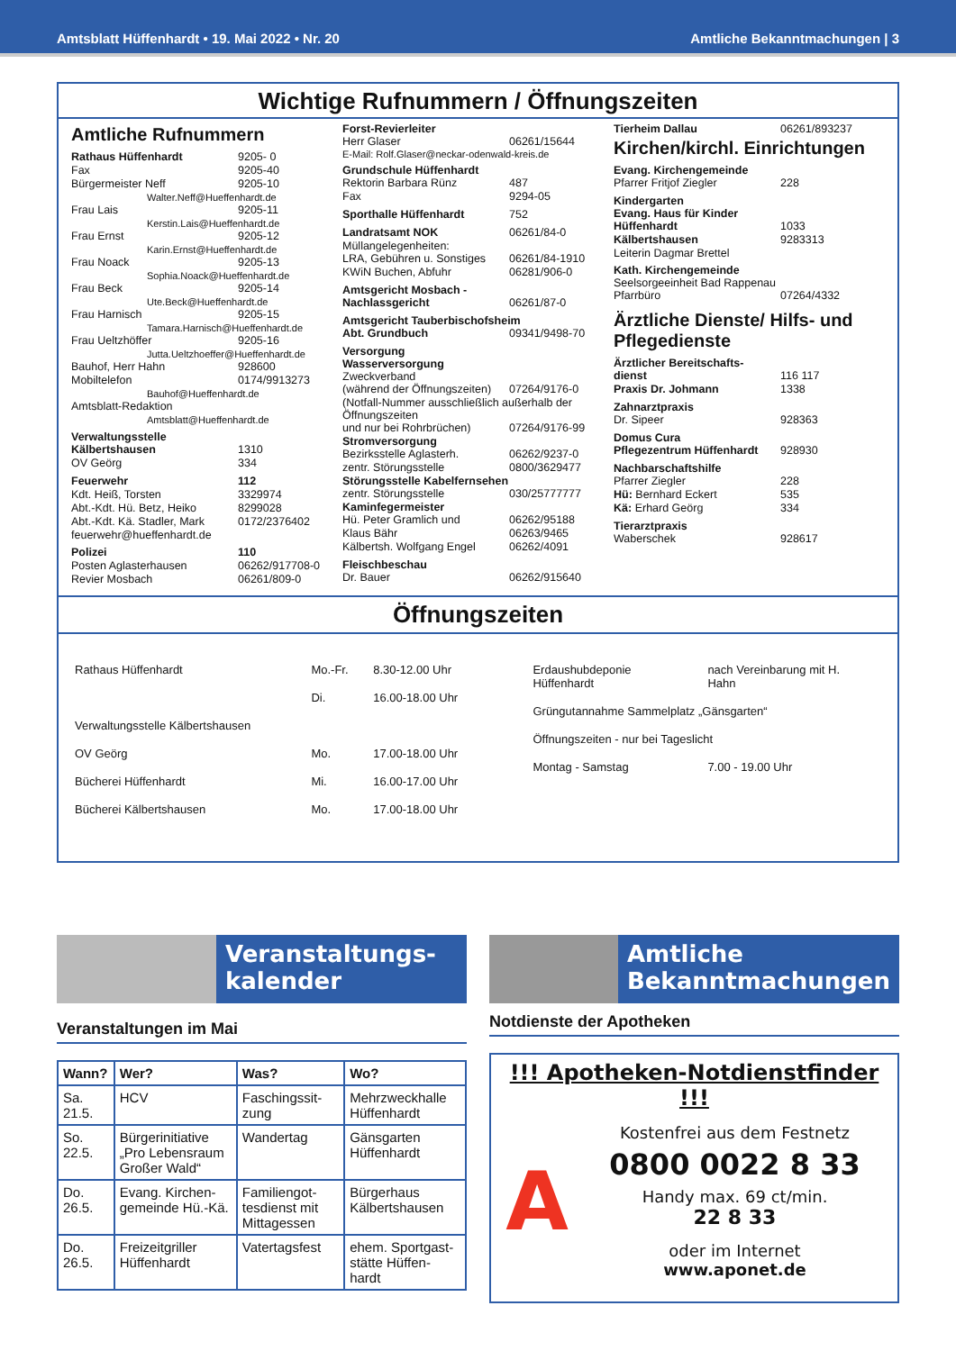Amtsblatt Hüffenhardt • 19. Mai 2022 • Nr. 20 Amtliche Bekanntmachungen | 3
Wichtige Rufnummern / Öffnungszeiten
Amtliche Rufnummern
Rathaus Hüffenhardt 9205- 0
Fax 9205-40
Bürgermeister Neff 9205-10
Walter.Neff@Hueffenhardt.de
Frau Lais 9205-11
Kerstin.Lais@Hueffenhardt.de
Frau Ernst 9205-12
Karin.Ernst@Hueffenhardt.de
Frau Noack 9205-13
Sophia.Noack@Hueffenhardt.de
Frau Beck 9205-14
Ute.Beck@Hueffenhardt.de
Frau Harnisch 9205-15
Tamara.Harnisch@Hueffenhardt.de
Frau Ueltzhöffer 9205-16
Jutta.Ueltzhoeffer@Hueffenhardt.de
Bauhof, Herr Hahn 928600
Mobiltelefon 0174/9913273
Bauhof@Hueffenhardt.de
Amtsblatt-Redaktion
Amtsblatt@Hueffenhardt.de
Verwaltungsstelle
Kälbertshausen 1310
OV Geörg 334
Feuerwehr 112
Kdt. Heiß, Torsten 3329974
Abt.-Kdt. Hü. Betz, Heiko 8299028
Abt.-Kdt. Kä. Stadler, Mark 0172/2376402
feuerwehr@hueffenhardt.de
Polizei 110
Posten Aglasterhausen 06262/917708-0
Revier Mosbach 06261/809-0
Forst-Revierleiter
Herr Glaser 06261/15644
E-Mail: Rolf.Glaser@neckar-odenwald-kreis.de
Grundschule Hüffenhardt
Rektorin Barbara Rünz 487
Fax 9294-05
Sporthalle Hüffenhardt 752
Landratsamt NOK 06261/84-0
Müllangelegenheiten:
LRA, Gebühren u. Sonstiges 06261/84-1910
KWiN Buchen, Abfuhr 06281/906-0
Amtsgericht Mosbach -
Nachlassgericht 06261/87-0
Amtsgericht Tauberbischofsheim
Abt. Grundbuch 09341/9498-70
Versorgung
Wasserversorgung
Zweckverband
(während der Öffnungszeiten) 07264/9176-0
(Notfall-Nummer ausschließlich außerhalb der Öffnungszeiten
und nur bei Rohrbrüchen) 07264/9176-99
Stromversorgung
Bezirksstelle Aglasterh. 06262/9237-0
zentr. Störungsstelle 0800/3629477
Störungsstelle Kabelfernsehen
zentr. Störungsstelle 030/25777777
Kaminfegermeister
Hü. Peter Gramlich und 06262/95188
Klaus Bähr 06263/9465
Kälbertsh. Wolfgang Engel 06262/4091
Fleischbeschau
Dr. Bauer 06262/915640
Tierheim Dallau 06261/893237
Kirchen/kirchl. Einrichtungen
Evang. Kirchengemeinde
Pfarrer Fritjof Ziegler 228
Kindergarten
Evang. Haus für Kinder
Hüffenhardt 1033
Kälbertshausen 9283313
Leiterin Dagmar Brettel
Kath. Kirchengemeinde
Seelsorgeeinheit Bad Rappenau
Pfarrbüro 07264/4332
Ärztliche Dienste/ Hilfs- und Pflegedienste
Ärztlicher Bereitschafts-
dienst 116 117
Praxis Dr. Johmann 1338
Zahnarztpraxis
Dr. Sipeer 928363
Domus Cura
Pflegezentrum Hüffenhardt 928930
Nachbarschaftshilfe
Pfarrer Ziegler 228
Hü: Bernhard Eckert 535
Kä: Erhard Geörg 334
Tierarztpraxis
Waberschek 928617
Öffnungszeiten
| Rathaus Hüffenhardt | Mo.-Fr. | 8.30-12.00 Uhr |
| | Di. | 16.00-18.00 Uhr |
| Verwaltungsstelle Kälbertshausen | | |
| OV Geörg | Mo. | 17.00-18.00 Uhr |
| Bücherei Hüffenhardt | Mi. | 16.00-17.00 Uhr |
| Bücherei Kälbertshausen | Mo. | 17.00-18.00 Uhr |
| Erdaushubdeponie Hüffenhardt | nach Vereinbarung mit H. Hahn |
| Grüngutannahme Sammelplatz „Gänsgarten“ | |
| Öffnungszeiten - nur bei Tageslicht | |
| Montag - Samstag | 7.00 - 19.00 Uhr |
Veranstaltungs-
kalender
Veranstaltungen im Mai
| Wann? | Wer? | Was? | Wo? |
| --- | --- | --- | --- |
| Sa. 21.5. | HCV | Faschingssit-zung | Mehrzweckhalle Hüffenhardt |
| So. 22.5. | Bürgerinitiative „Pro Lebensraum Großer Wald“ | Wandertag | Gänsgarten Hüffenhardt |
| Do. 26.5. | Evang. Kirchen-gemeinde Hü.-Kä. | Familiengot-tesdienst mit Mittagessen | Bürgerhaus Kälbertshausen |
| Do. 26.5. | Freizeitgriller Hüffenhardt | Vatertagsfest | ehem. Sportgast-stätte Hüffen-hardt |
Amtliche
Bekanntmachungen
Notdienste der Apotheken
!!! Apotheken-Notdienstfinder !!!
A
Kostenfrei aus dem Festnetz
0800 0022 8 33
Handy max. 69 ct/min.
22 8 33
oder im Internet
www.aponet.de